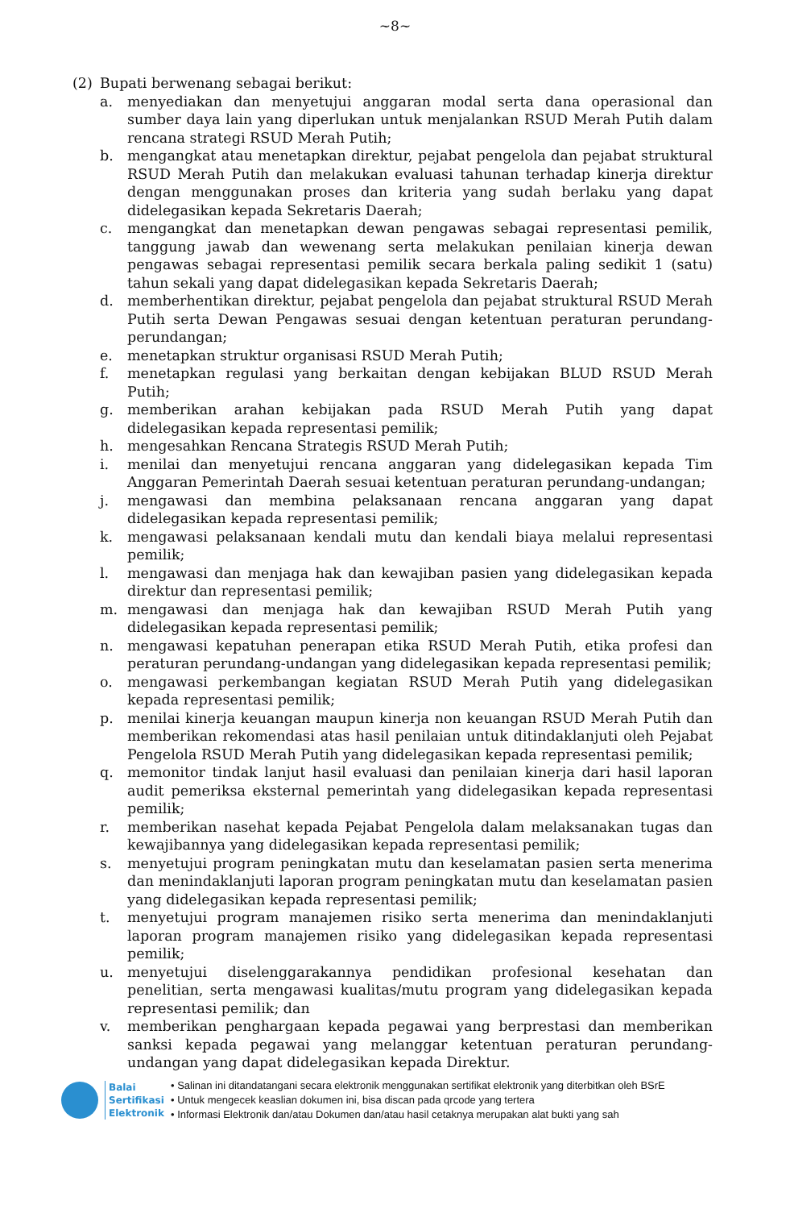~8~
(2) Bupati berwenang sebagai berikut:
a. menyediakan dan menyetujui anggaran modal serta dana operasional dan sumber daya lain yang diperlukan untuk menjalankan RSUD Merah Putih dalam rencana strategi RSUD Merah Putih;
b. mengangkat atau menetapkan direktur, pejabat pengelola dan pejabat struktural RSUD Merah Putih dan melakukan evaluasi tahunan terhadap kinerja direktur dengan menggunakan proses dan kriteria yang sudah berlaku yang dapat didelegasikan kepada Sekretaris Daerah;
c. mengangkat dan menetapkan dewan pengawas sebagai representasi pemilik, tanggung jawab dan wewenang serta melakukan penilaian kinerja dewan pengawas sebagai representasi pemilik secara berkala paling sedikit 1 (satu) tahun sekali yang dapat didelegasikan kepada Sekretaris Daerah;
d. memberhentikan direktur, pejabat pengelola dan pejabat struktural RSUD Merah Putih serta Dewan Pengawas sesuai dengan ketentuan peraturan perundang-perundangan;
e. menetapkan struktur organisasi RSUD Merah Putih;
f. menetapkan regulasi yang berkaitan dengan kebijakan BLUD RSUD Merah Putih;
g. memberikan arahan kebijakan pada RSUD Merah Putih yang dapat didelegasikan kepada representasi pemilik;
h. mengesahkan Rencana Strategis RSUD Merah Putih;
i. menilai dan menyetujui rencana anggaran yang didelegasikan kepada Tim Anggaran Pemerintah Daerah sesuai ketentuan peraturan perundang-undangan;
j. mengawasi dan membina pelaksanaan rencana anggaran yang dapat didelegasikan kepada representasi pemilik;
k. mengawasi pelaksanaan kendali mutu dan kendali biaya melalui representasi pemilik;
l. mengawasi dan menjaga hak dan kewajiban pasien yang didelegasikan kepada direktur dan representasi pemilik;
m. mengawasi dan menjaga hak dan kewajiban RSUD Merah Putih yang didelegasikan kepada representasi pemilik;
n. mengawasi kepatuhan penerapan etika RSUD Merah Putih, etika profesi dan peraturan perundang-undangan yang didelegasikan kepada representasi pemilik;
o. mengawasi perkembangan kegiatan RSUD Merah Putih yang didelegasikan kepada representasi pemilik;
p. menilai kinerja keuangan maupun kinerja non keuangan RSUD Merah Putih dan memberikan rekomendasi atas hasil penilaian untuk ditindaklanjuti oleh Pejabat Pengelola RSUD Merah Putih yang didelegasikan kepada representasi pemilik;
q. memonitor tindak lanjut hasil evaluasi dan penilaian kinerja dari hasil laporan audit pemeriksa eksternal pemerintah yang didelegasikan kepada representasi pemilik;
r. memberikan nasehat kepada Pejabat Pengelola dalam melaksanakan tugas dan kewajibannya yang didelegasikan kepada representasi pemilik;
s. menyetujui program peningkatan mutu dan keselamatan pasien serta menerima dan menindaklanjuti laporan program peningkatan mutu dan keselamatan pasien yang didelegasikan kepada representasi pemilik;
t. menyetujui program manajemen risiko serta menerima dan menindaklanjuti laporan program manajemen risiko yang didelegasikan kepada representasi pemilik;
u. menyetujui diselenggarakannya pendidikan profesional kesehatan dan penelitian, serta mengawasi kualitas/mutu program yang didelegasikan kepada representasi pemilik; dan
v. memberikan penghargaan kepada pegawai yang berprestasi dan memberikan sanksi kepada pegawai yang melanggar ketentuan peraturan perundang-undangan yang dapat didelegasikan kepada Direktur.
Balai
Sertifikasi
Elektronik
• Salinan ini ditandatangani secara elektronik menggunakan sertifikat elektronik yang diterbitkan oleh BSrE
• Untuk mengecek keaslian dokumen ini, bisa discan pada qrcode yang tertera
• Informasi Elektronik dan/atau Dokumen dan/atau hasil cetaknya merupakan alat bukti yang sah